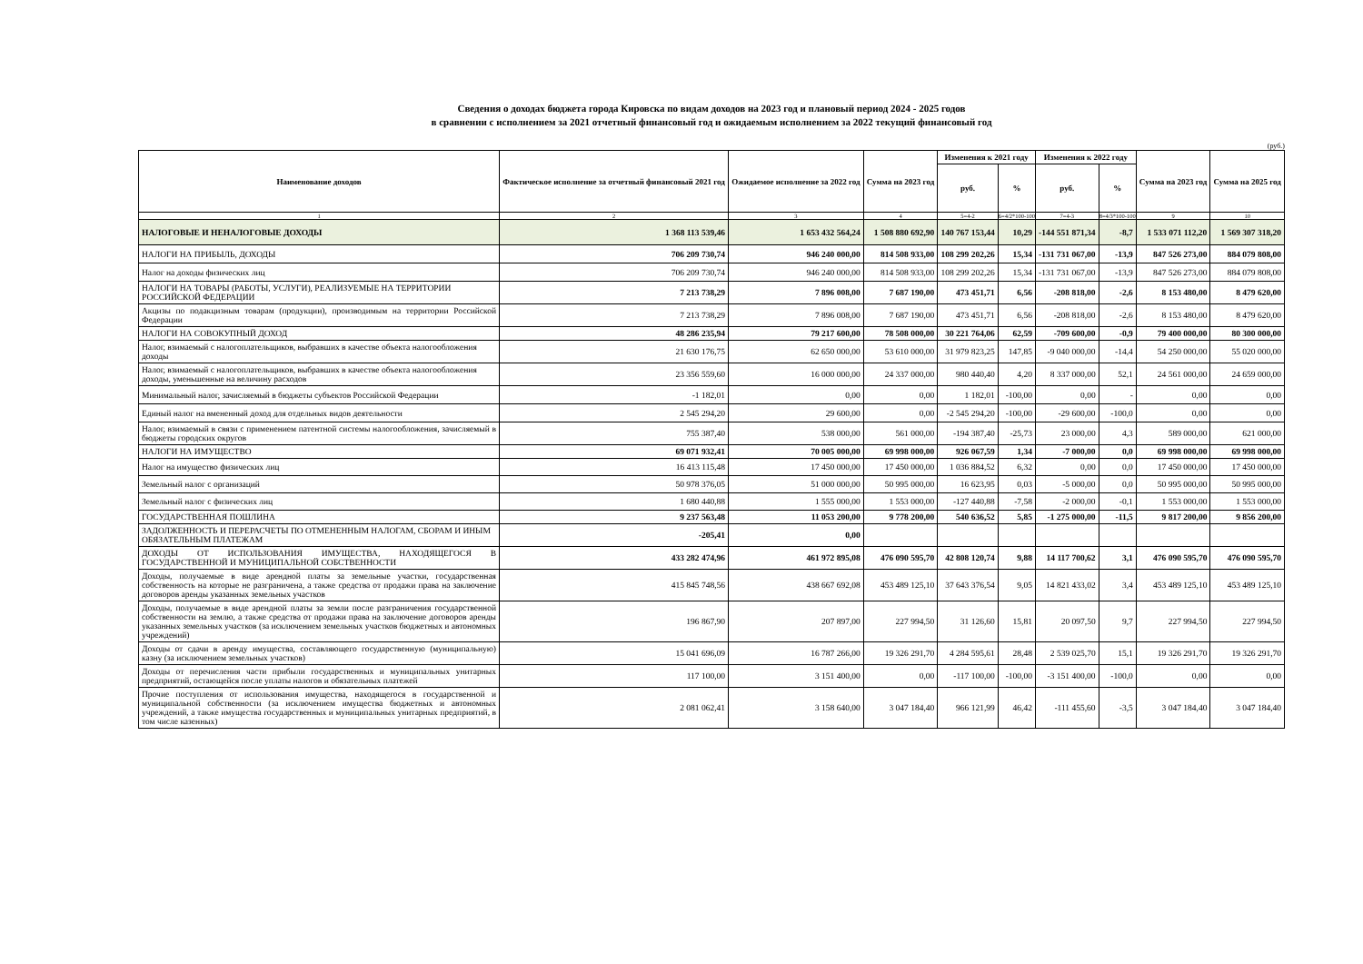Сведения о доходах бюджета города Кировска по видам доходов на 2023 год и плановый период 2024 - 2025 годов
в сравнении с исполнением за 2021 отчетный финансовый год и ожидаемым исполнением за 2022 текущий финансовый год
(руб.)
| Наименование доходов | Фактическое исполнение за отчетный финансовый 2021 год | Ожидаемое исполнение за 2022 год | Сумма на 2023 год | Изменения к 2021 году | | Изменения к 2022 году | | Сумма на 2023 год | Сумма на 2025 год |
| --- | --- | --- | --- | --- | --- | --- | --- | --- | --- |
| | | | | руб. | % | руб. | % | | |
| 1 | 2 | 3 | 4 | 5=4-2 | 6=4/2*100-100 | 7=4-3 | 8=4/3*100-100 | 9 | 10 |
| НАЛОГОВЫЕ И НЕНАЛОГОВЫЕ ДОХОДЫ | 1 368 113 539,46 | 1 653 432 564,24 | 1 508 880 692,90 | 140 767 153,44 | 10,29 | -144 551 871,34 | -8,7 | 1 533 071 112,20 | 1 569 307 318,20 |
| НАЛОГИ НА ПРИБЫЛЬ, ДОХОДЫ | 706 209 730,74 | 946 240 000,00 | 814 508 933,00 | 108 299 202,26 | 15,34 | -131 731 067,00 | -13,9 | 847 526 273,00 | 884 079 808,00 |
| Налог на доходы физических лиц | 706 209 730,74 | 946 240 000,00 | 814 508 933,00 | 108 299 202,26 | 15,34 | -131 731 067,00 | -13,9 | 847 526 273,00 | 884 079 808,00 |
| НАЛОГИ НА ТОВАРЫ (РАБОТЫ, УСЛУГИ), РЕАЛИЗУЕМЫЕ НА ТЕРРИТОРИИ РОССИЙСКОЙ ФЕДЕРАЦИИ | 7 213 738,29 | 7 896 008,00 | 7 687 190,00 | 473 451,71 | 6,56 | -208 818,00 | -2,6 | 8 153 480,00 | 8 479 620,00 |
| Акцизы по подакцизным товарам (продукции), производимым на территории Российской Федерации | 7 213 738,29 | 7 896 008,00 | 7 687 190,00 | 473 451,71 | 6,56 | -208 818,00 | -2,6 | 8 153 480,00 | 8 479 620,00 |
| НАЛОГИ НА СОВОКУПНЫЙ ДОХОД | 48 286 235,94 | 79 217 600,00 | 78 508 000,00 | 30 221 764,06 | 62,59 | -709 600,00 | -0,9 | 79 400 000,00 | 80 300 000,00 |
| Налог, взимаемый с налогоплательщиков, выбравших в качестве объекта налогообложения доходы | 21 630 176,75 | 62 650 000,00 | 53 610 000,00 | 31 979 823,25 | 147,85 | -9 040 000,00 | -14,4 | 54 250 000,00 | 55 020 000,00 |
| Налог, взимаемый с налогоплательщиков, выбравших в качестве объекта налогообложения доходы, уменьшенные на величину расходов | 23 356 559,60 | 16 000 000,00 | 24 337 000,00 | 980 440,40 | 4,20 | 8 337 000,00 | 52,1 | 24 561 000,00 | 24 659 000,00 |
| Минимальный налог, зачисляемый в бюджеты субъектов Российской Федерации | -1 182,01 | 0,00 | 0,00 | 1 182,01 | -100,00 | 0,00 | - | 0,00 | 0,00 |
| Единый налог на вмененный доход для отдельных видов деятельности | 2 545 294,20 | 29 600,00 | 0,00 | -2 545 294,20 | -100,00 | -29 600,00 | -100,0 | 0,00 | 0,00 |
| Налог, взимаемый в связи с применением патентной системы налогообложения, зачисляемый в бюджеты городских округов | 755 387,40 | 538 000,00 | 561 000,00 | -194 387,40 | -25,73 | 23 000,00 | 4,3 | 589 000,00 | 621 000,00 |
| НАЛОГИ НА ИМУЩЕСТВО | 69 071 932,41 | 70 005 000,00 | 69 998 000,00 | 926 067,59 | 1,34 | -7 000,00 | 0,0 | 69 998 000,00 | 69 998 000,00 |
| Налог на имущество физических лиц | 16 413 115,48 | 17 450 000,00 | 17 450 000,00 | 1 036 884,52 | 6,32 | 0,00 | 0,0 | 17 450 000,00 | 17 450 000,00 |
| Земельный налог с организаций | 50 978 376,05 | 51 000 000,00 | 50 995 000,00 | 16 623,95 | 0,03 | -5 000,00 | 0,0 | 50 995 000,00 | 50 995 000,00 |
| Земельный налог с физических лиц | 1 680 440,88 | 1 555 000,00 | 1 553 000,00 | -127 440,88 | -7,58 | -2 000,00 | -0,1 | 1 553 000,00 | 1 553 000,00 |
| ГОСУДАРСТВЕННАЯ ПОШЛИНА | 9 237 563,48 | 11 053 200,00 | 9 778 200,00 | 540 636,52 | 5,85 | -1 275 000,00 | -11,5 | 9 817 200,00 | 9 856 200,00 |
| ЗАДОЛЖЕННОСТЬ И ПЕРЕРАСЧЕТЫ ПО ОТМЕНЕННЫМ НАЛОГАМ, СБОРАМ И ИНЫМ ОБЯЗАТЕЛЬНЫМ ПЛАТЕЖАМ | -205,41 | 0,00 | | | | | | | |
| ДОХОДЫ ОТ ИСПОЛЬЗОВАНИЯ ИМУЩЕСТВА, НАХОДЯЩЕГОСЯ В ГОСУДАРСТВЕННОЙ И МУНИЦИПАЛЬНОЙ СОБСТВЕННОСТИ | 433 282 474,96 | 461 972 895,08 | 476 090 595,70 | 42 808 120,74 | 9,88 | 14 117 700,62 | 3,1 | 476 090 595,70 | 476 090 595,70 |
| Доходы, получаемые в виде арендной платы за земельные участки, государственная собственность на которые не разграничена, а также средства от продажи права на заключение договоров аренды указанных земельных участков | 415 845 748,56 | 438 667 692,08 | 453 489 125,10 | 37 643 376,54 | 9,05 | 14 821 433,02 | 3,4 | 453 489 125,10 | 453 489 125,10 |
| Доходы, получаемые в виде арендной платы за земли после разграничения государственной собственности на землю, а также средства от продажи права на заключение договоров аренды указанных земельных участков (за исключением земельных участков бюджетных и автономных учреждений) | 196 867,90 | 207 897,00 | 227 994,50 | 31 126,60 | 15,81 | 20 097,50 | 9,7 | 227 994,50 | 227 994,50 |
| Доходы от сдачи в аренду имущества, составляющего государственную (муниципальную) казну (за исключением земельных участков) | 15 041 696,09 | 16 787 266,00 | 19 326 291,70 | 4 284 595,61 | 28,48 | 2 539 025,70 | 15,1 | 19 326 291,70 | 19 326 291,70 |
| Доходы от перечисления части прибыли государственных и муниципальных унитарных предприятий, остающейся после уплаты налогов и обязательных платежей | 117 100,00 | 3 151 400,00 | 0,00 | -117 100,00 | -100,00 | -3 151 400,00 | -100,0 | 0,00 | 0,00 |
| Прочие поступления от использования имущества, находящегося в государственной и муниципальной собственности (за исключением имущества бюджетных и автономных учреждений, а также имущества государственных и муниципальных унитарных предприятий, в том числе казенных) | 2 081 062,41 | 3 158 640,00 | 3 047 184,40 | 966 121,99 | 46,42 | -111 455,60 | -3,5 | 3 047 184,40 | 3 047 184,40 |